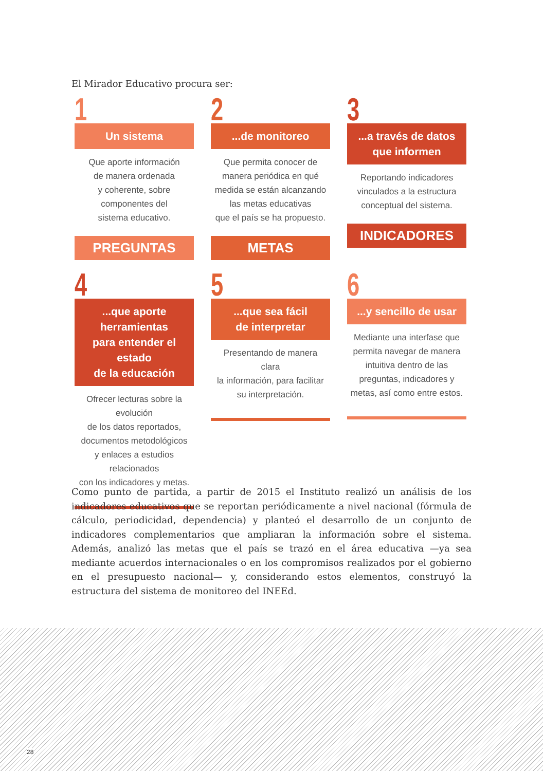El Mirador Educativo procura ser:
1
Un sistema
Que aporte información
de manera ordenada
y coherente, sobre
componentes del
sistema educativo.
PREGUNTAS
2
...de monitoreo
Que permita conocer de
manera periódica en qué
medida se están alcanzando
las metas educativas
que el país se ha propuesto.
METAS
3
...a través de datos
que informen
Reportando indicadores
vinculados a la estructura
conceptual del sistema.
INDICADORES
4
...que aporte herramientas
para entender el estado
de la educación
Ofrecer lecturas sobre la evolución
de los datos reportados,
documentos metodológicos
y enlaces a estudios relacionados
con los indicadores y metas.
5
...que sea fácil
de interpretar
Presentando de manera clara
la información, para facilitar
su interpretación.
6
...y sencillo de usar
Mediante una interfase que
permita navegar de manera
intuitiva dentro de las
preguntas, indicadores y
metas, así como entre estos.
Como punto de partida, a partir de 2015 el Instituto realizó un análisis de los indicadores educativos que se reportan periódicamente a nivel nacional (fórmula de cálculo, periodicidad, dependencia) y planteó el desarrollo de un conjunto de indicadores complementarios que ampliaran la información sobre el sistema. Además, analizó las metas que el país se trazó en el área educativa —ya sea mediante acuerdos internacionales o en los compromisos realizados por el gobierno en el presupuesto nacional— y, considerando estos elementos, construyó la estructura del sistema de monitoreo del INEEd.
28